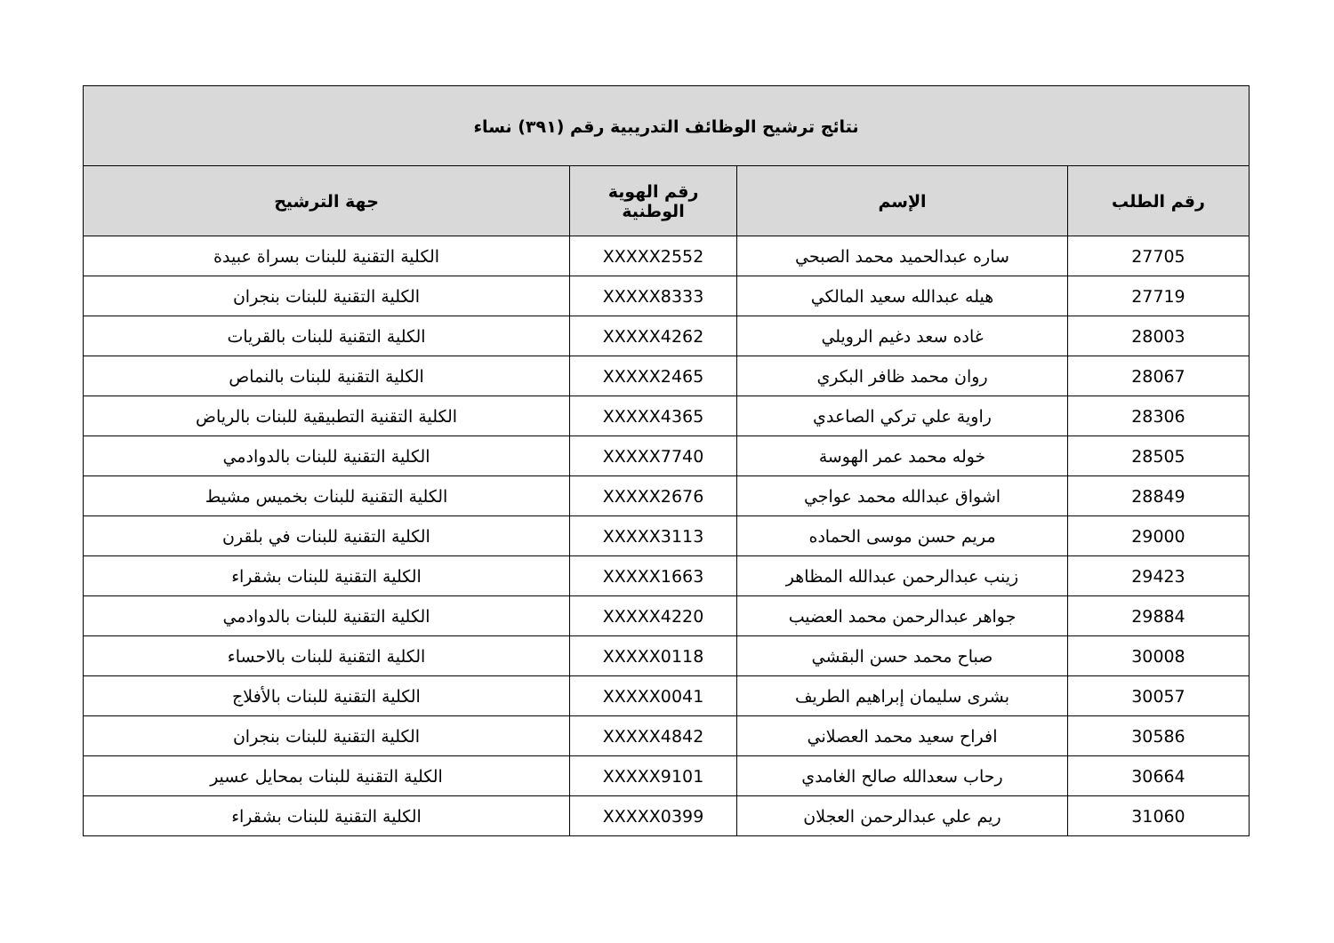| نتائج ترشيح الوظائف التدريبية رقم (٣٩١) نساء | | | |
| --- | --- | --- | --- |
| رقم الطلب | الإسم | رقم الهوية الوطنية | جهة الترشيح |
| 27705 | ساره عبدالحميد محمد الصبحي | XXXXX2552 | الكلية التقنية للبنات بسراة عبيدة |
| 27719 | هيله عبدالله سعيد المالكي | XXXXX8333 | الكلية التقنية للبنات بنجران |
| 28003 | غاده سعد دغيم الرويلي | XXXXX4262 | الكلية التقنية للبنات بالقريات |
| 28067 | روان محمد ظافر البكري | XXXXX2465 | الكلية التقنية للبنات بالنماص |
| 28306 | راوية علي تركي الصاعدي | XXXXX4365 | الكلية التقنية التطبيقية للبنات بالرياض |
| 28505 | خوله محمد عمر الهوسة | XXXXX7740 | الكلية التقنية للبنات بالدوادمي |
| 28849 | اشواق عبدالله محمد عواجي | XXXXX2676 | الكلية التقنية للبنات بخميس مشيط |
| 29000 | مريم حسن موسى الحماده | XXXXX3113 | الكلية التقنية للبنات في بلقرن |
| 29423 | زينب عبدالرحمن عبدالله المظاهر | XXXXX1663 | الكلية التقنية للبنات بشقراء |
| 29884 | جواهر عبدالرحمن محمد العضيب | XXXXX4220 | الكلية التقنية للبنات بالدوادمي |
| 30008 | صباح محمد حسن البقشي | XXXXX0118 | الكلية التقنية للبنات بالاحساء |
| 30057 | بشرى سليمان إبراهيم الطريف | XXXXX0041 | الكلية التقنية للبنات بالأفلاج |
| 30586 | افراح سعيد محمد العصلاني | XXXXX4842 | الكلية التقنية للبنات بنجران |
| 30664 | رحاب سعدالله صالح الغامدي | XXXXX9101 | الكلية التقنية للبنات بمحايل عسير |
| 31060 | ريم علي عبدالرحمن العجلان | XXXXX0399 | الكلية التقنية للبنات بشقراء |